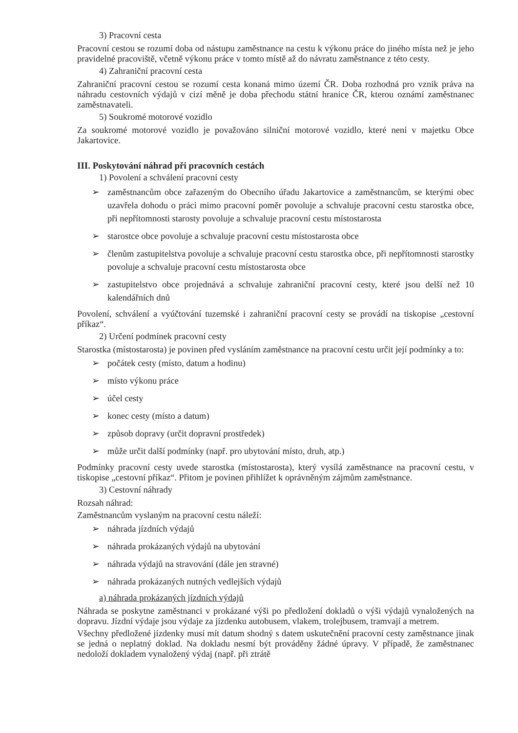3) Pracovní cesta
Pracovní cestou se rozumí doba od nástupu zaměstnance na cestu k výkonu práce do jiného místa než je jeho pravidelné pracoviště, včetně výkonu práce v tomto místě až do návratu zaměstnance z této cesty.
4) Zahraniční pracovní cesta
Zahraniční pracovní cestou se rozumí cesta konaná mimo území ČR. Doba rozhodná pro vznik práva na náhradu cestovních výdajů v cizí měně je doba přechodu státní hranice ČR, kterou oznámí zaměstnanec zaměstnavateli.
5) Soukromé motorové vozidlo
Za soukromé motorové vozidlo je považováno silniční motorové vozidlo, které není v majetku Obce Jakartovice.
III. Poskytování náhrad při pracovních cestách
1) Povolení a schválení pracovní cesty
➢ zaměstnancům obce zařazeným do Obecního úřadu Jakartovice a zaměstnancům, se kterými obec uzavřela dohodu o práci mimo pracovní poměr povoluje a schvaluje pracovní cestu starostka obce, při nepřítomnosti starosty povoluje a schvaluje pracovní cestu místostarosta
➢ starostce obce povoluje a schvaluje pracovní cestu místostarosta obce
➢ členům zastupitelstva povoluje a schvaluje pracovní cestu starostka obce, při nepřítomnosti starostky povoluje a schvaluje pracovní cestu místostarosta obce
➢ zastupitelstvo obce projednává a schvaluje zahraniční pracovní cesty, které jsou delší než 10 kalendářních dnů
Povolení, schválení a vyúčtování tuzemské i zahraniční pracovní cesty se provádí na tiskopise „cestovní příkaz“.
2) Určení podmínek pracovní cesty
Starostka (místostarosta) je povinen před vysláním zaměstnance na pracovní cestu určit její podmínky a to:
➢ počátek cesty (místo, datum a hodinu)
➢ místo výkonu práce
➢ účel cesty
➢ konec cesty (místo a datum)
➢ způsob dopravy (určit dopravní prostředek)
➢ může určit další podmínky (např. pro ubytování místo, druh, atp.)
Podmínky pracovní cesty uvede starostka (místostarosta), který vysílá zaměstnance na pracovní cestu, v tiskopise „cestovní příkaz“. Přitom je povinen přihlížet k oprávněným zájmům zaměstnance.
3) Cestovní náhrady
Rozsah náhrad:
Zaměstnancům vyslaným na pracovní cestu náleží:
➢ náhrada jízdních výdajů
➢ náhrada prokázaných výdajů na ubytování
➢ náhrada výdajů na stravování (dále jen stravné)
➢ náhrada prokázaných nutných vedlejších výdajů
a) náhrada prokázaných jízdních výdajů
Náhrada se poskytne zaměstnanci v prokázané výši po předložení dokladů o výši výdajů vynaložených na dopravu. Jízdní výdaje jsou výdaje za jízdenku autobusem, vlakem, trolejbusem, tramvají a metrem.
Všechny předložené jízdenky musí mít datum shodný s datem uskutečnění pracovní cesty zaměstnance jinak se jedná o neplatný doklad. Na dokladu nesmí být prováděny žádné úpravy. V případě, že zaměstnanec nedoloží dokladem vynaložený výdaj (např. při ztrátě